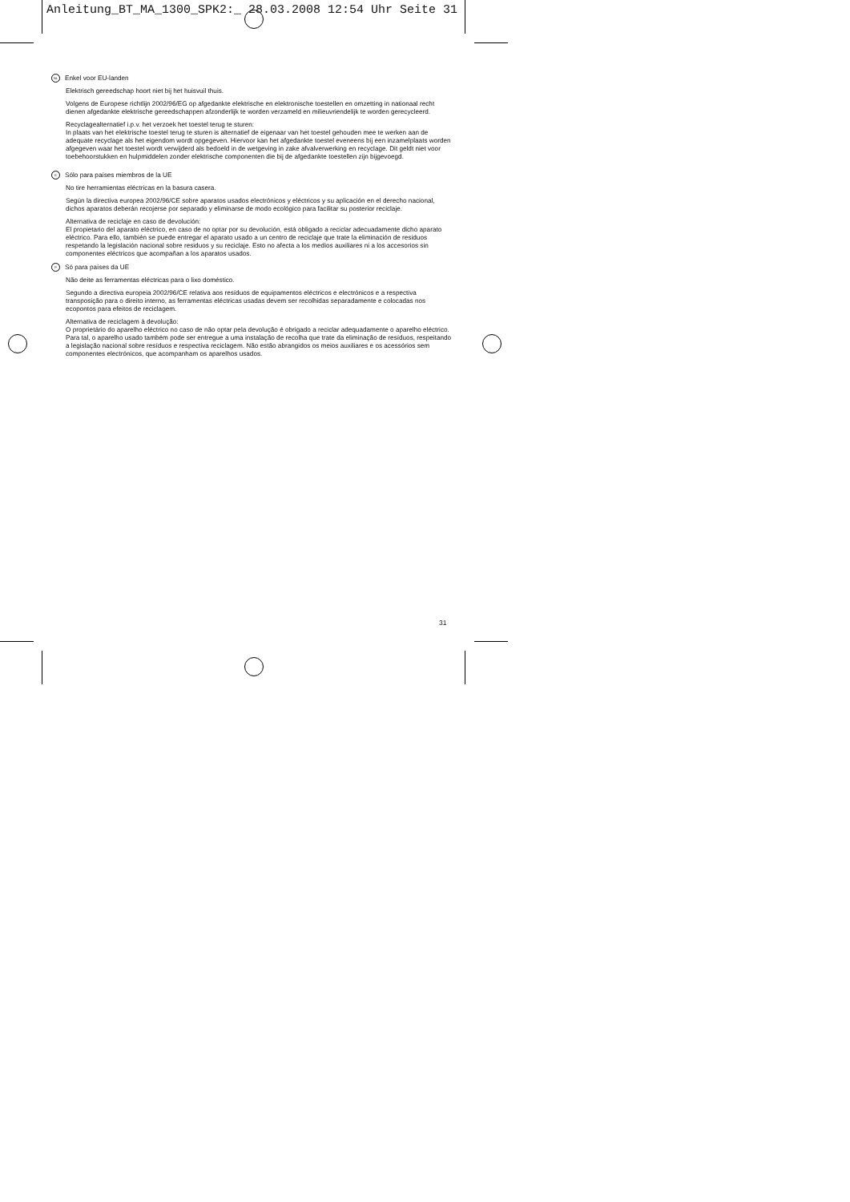Anleitung_BT_MA_1300_SPK2:_ 28.03.2008 12:54 Uhr Seite 31
NL Enkel voor EU-landen
Elektrisch gereedschap hoort niet bij het huisvuil thuis.
Volgens de Europese richtlijn 2002/96/EG op afgedankte elektrische en elektronische toestellen en omzetting in nationaal recht dienen afgedankte elektrische gereedschappen afzonderlijk te worden verzameld en milieuvriendelijk te worden gerecycleerd.
Recyclagealternatief i.p.v. het verzoek het toestel terug te sturen:
In plaats van het elektrische toestel terug te sturen is alternatief de eigenaar van het toestel gehouden mee te werken aan de adequate recyclage als het eigendom wordt opgegeven. Hiervoor kan het afgedankte toestel eveneens bij een inzamelplaats worden afgegeven waar het toestel wordt verwijderd als bedoeld in de wetgeving in zake afvalverwerking en recyclage. Dit geldt niet voor toebehoorstukken en hulpmiddelen zonder elektrische componenten die bij de afgedankte toestellen zijn bijgevoegd.
E Sólo para países miembros de la UE
No tire herramientas eléctricas en la basura casera.
Según la directiva europea 2002/96/CE sobre aparatos usados electrónicos y eléctricos y su aplicación en el derecho nacional, dichos aparatos deberán recojerse por separado y eliminarse de modo ecológico para facilitar su posterior reciclaje.
Alternativa de reciclaje en caso de devolución:
El propietario del aparato eléctrico, en caso de no optar por su devolución, está obligado a reciclar adecuadamente dicho aparato eléctrico. Para ello, también se puede entregar el aparato usado a un centro de reciclaje que trate la eliminación de residuos respetando la legislación nacional sobre residuos y su reciclaje. Esto no afecta a los medios auxiliares ni a los accesorios sin componentes eléctricos que acompañan a los aparatos usados.
P Só para países da UE
Não deite as ferramentas eléctricas para o lixo doméstico.
Segundo a directiva europeia 2002/96/CE relativa aos resíduos de equipamentos eléctricos e electrónicos e a respectiva transposição para o direito interno, as ferramentas eléctricas usadas devem ser recolhidas separadamente e colocadas nos ecopontos para efeitos de reciclagem.
Alternativa de reciclagem à devolução:
O proprietário do aparelho eléctrico no caso de não optar pela devolução é obrigado a reciclar adequadamente o aparelho eléctrico. Para tal, o aparelho usado também pode ser entregue a uma instalação de recolha que trate da eliminação de resíduos, respeitando a legislação nacional sobre resíduos e respectiva reciclagem. Não estão abrangidos os meios auxiliares e os acessórios sem componentes electrónicos, que acompanham os aparelhos usados.
31